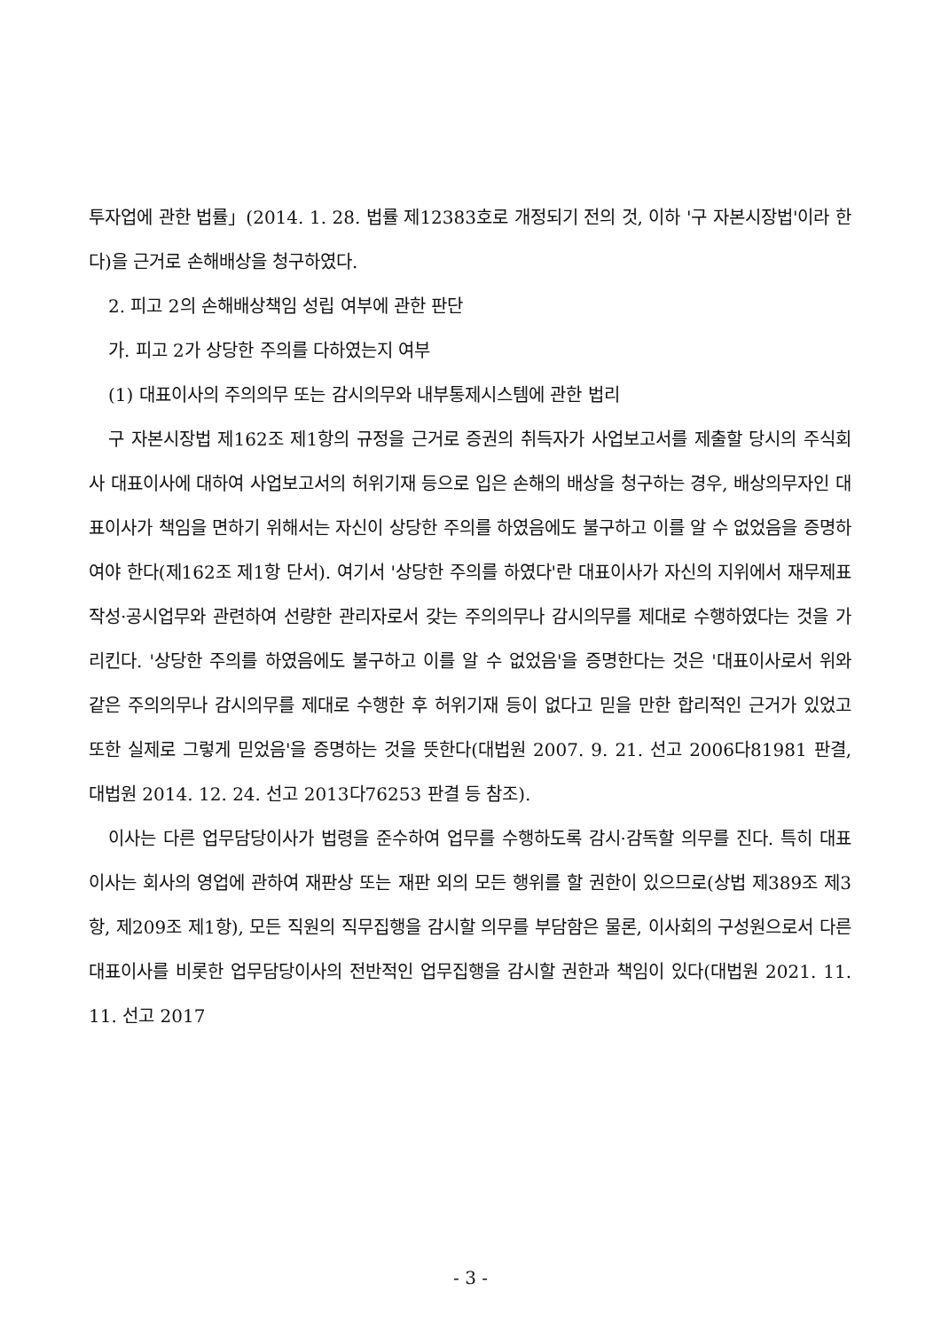투자업에 관한 법률」(2014. 1. 28. 법률 제12383호로 개정되기 전의 것, 이하 '구 자본시장법'이라 한다)을 근거로 손해배상을 청구하였다.
2. 피고 2의 손해배상책임 성립 여부에 관한 판단
가. 피고 2가 상당한 주의를 다하였는지 여부
(1) 대표이사의 주의의무 또는 감시의무와 내부통제시스템에 관한 법리
구 자본시장법 제162조 제1항의 규정을 근거로 증권의 취득자가 사업보고서를 제출할 당시의 주식회사 대표이사에 대하여 사업보고서의 허위기재 등으로 입은 손해의 배상을 청구하는 경우, 배상의무자인 대표이사가 책임을 면하기 위해서는 자신이 상당한 주의를 하였음에도 불구하고 이를 알 수 없었음을 증명하여야 한다(제162조 제1항 단서). 여기서 '상당한 주의를 하였다'란 대표이사가 자신의 지위에서 재무제표 작성·공시업무와 관련하여 선량한 관리자로서 갖는 주의의무나 감시의무를 제대로 수행하였다는 것을 가리킨다. '상당한 주의를 하였음에도 불구하고 이를 알 수 없었음'을 증명한다는 것은 '대표이사로서 위와 같은 주의의무나 감시의무를 제대로 수행한 후 허위기재 등이 없다고 믿을 만한 합리적인 근거가 있었고 또한 실제로 그렇게 믿었음'을 증명하는 것을 뜻한다(대법원 2007. 9. 21. 선고 2006다81981 판결, 대법원 2014. 12. 24. 선고 2013다76253 판결 등 참조).
이사는 다른 업무담당이사가 법령을 준수하여 업무를 수행하도록 감시·감독할 의무를 진다. 특히 대표이사는 회사의 영업에 관하여 재판상 또는 재판 외의 모든 행위를 할 권한이 있으므로(상법 제389조 제3항, 제209조 제1항), 모든 직원의 직무집행을 감시할 의무를 부담함은 물론, 이사회의 구성원으로서 다른 대표이사를 비롯한 업무담당이사의 전반적인 업무집행을 감시할 권한과 책임이 있다(대법원 2021. 11. 11. 선고 2017
- 3 -